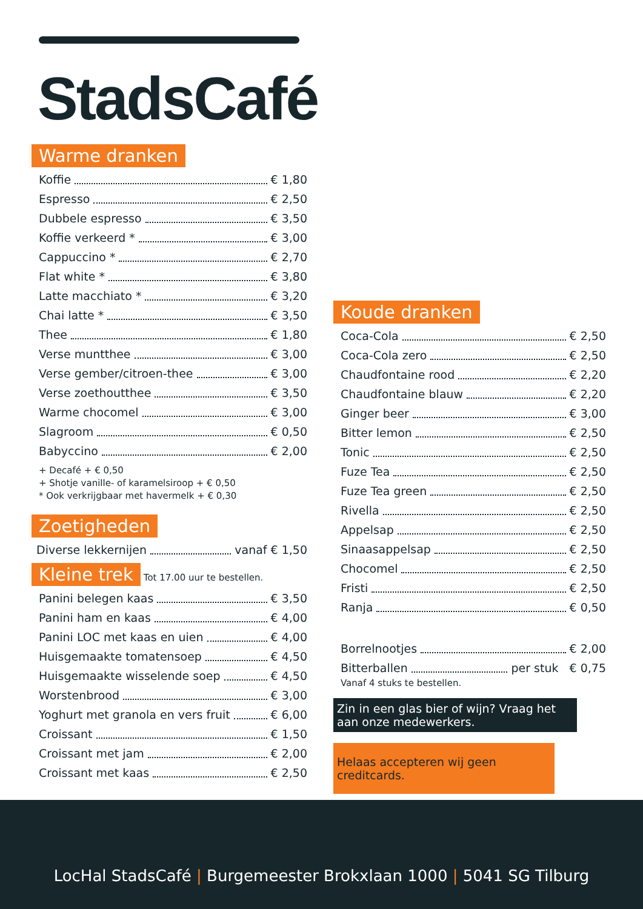StadsCafé
Warme dranken
Koffie € 1,80
Espresso € 2,50
Dubbele espresso € 3,50
Koffie verkeerd * € 3,00
Cappuccino * € 2,70
Flat white * € 3,80
Latte macchiato * € 3,20
Chai latte * € 3,50
Thee € 1,80
Verse muntthee € 3,00
Verse gember/citroen-thee € 3,00
Verse zoethoutthee € 3,50
Warme chocomel € 3,00
Slagroom € 0,50
Babyccino € 2,00
+ Decafé + € 0,50
+ Shotje vanille- of karamelsiroop + € 0,50
* Ook verkrijgbaar met havermelk + € 0,30
Zoetigheden
Diverse lekkernijen vanaf € 1,50
Kleine trek Tot 17.00 uur te bestellen.
Panini belegen kaas € 3,50
Panini ham en kaas € 4,00
Panini LOC met kaas en uien € 4,00
Huisgemaakte tomatensoep € 4,50
Huisgemaakte wisselende soep € 4,50
Worstenbrood € 3,00
Yoghurt met granola en vers fruit € 6,00
Croissant € 1,50
Croissant met jam € 2,00
Croissant met kaas € 2,50
Koude dranken
Coca-Cola € 2,50
Coca-Cola zero € 2,50
Chaudfontaine rood € 2,20
Chaudfontaine blauw € 2,20
Ginger beer € 3,00
Bitter lemon € 2,50
Tonic € 2,50
Fuze Tea € 2,50
Fuze Tea green € 2,50
Rivella € 2,50
Appelsap € 2,50
Sinaasappelsap € 2,50
Chocomel € 2,50
Fristi € 2,50
Ranja € 0,50
Borrelnootjes € 2,00
Bitterballen per stuk € 0,75
Vanaf 4 stuks te bestellen.
Zin in een glas bier of wijn? Vraag het aan onze medewerkers.
Helaas accepteren wij geen creditcards.
LocHal StadsCafé | Burgemeester Brokxlaan 1000 | 5041 SG Tilburg